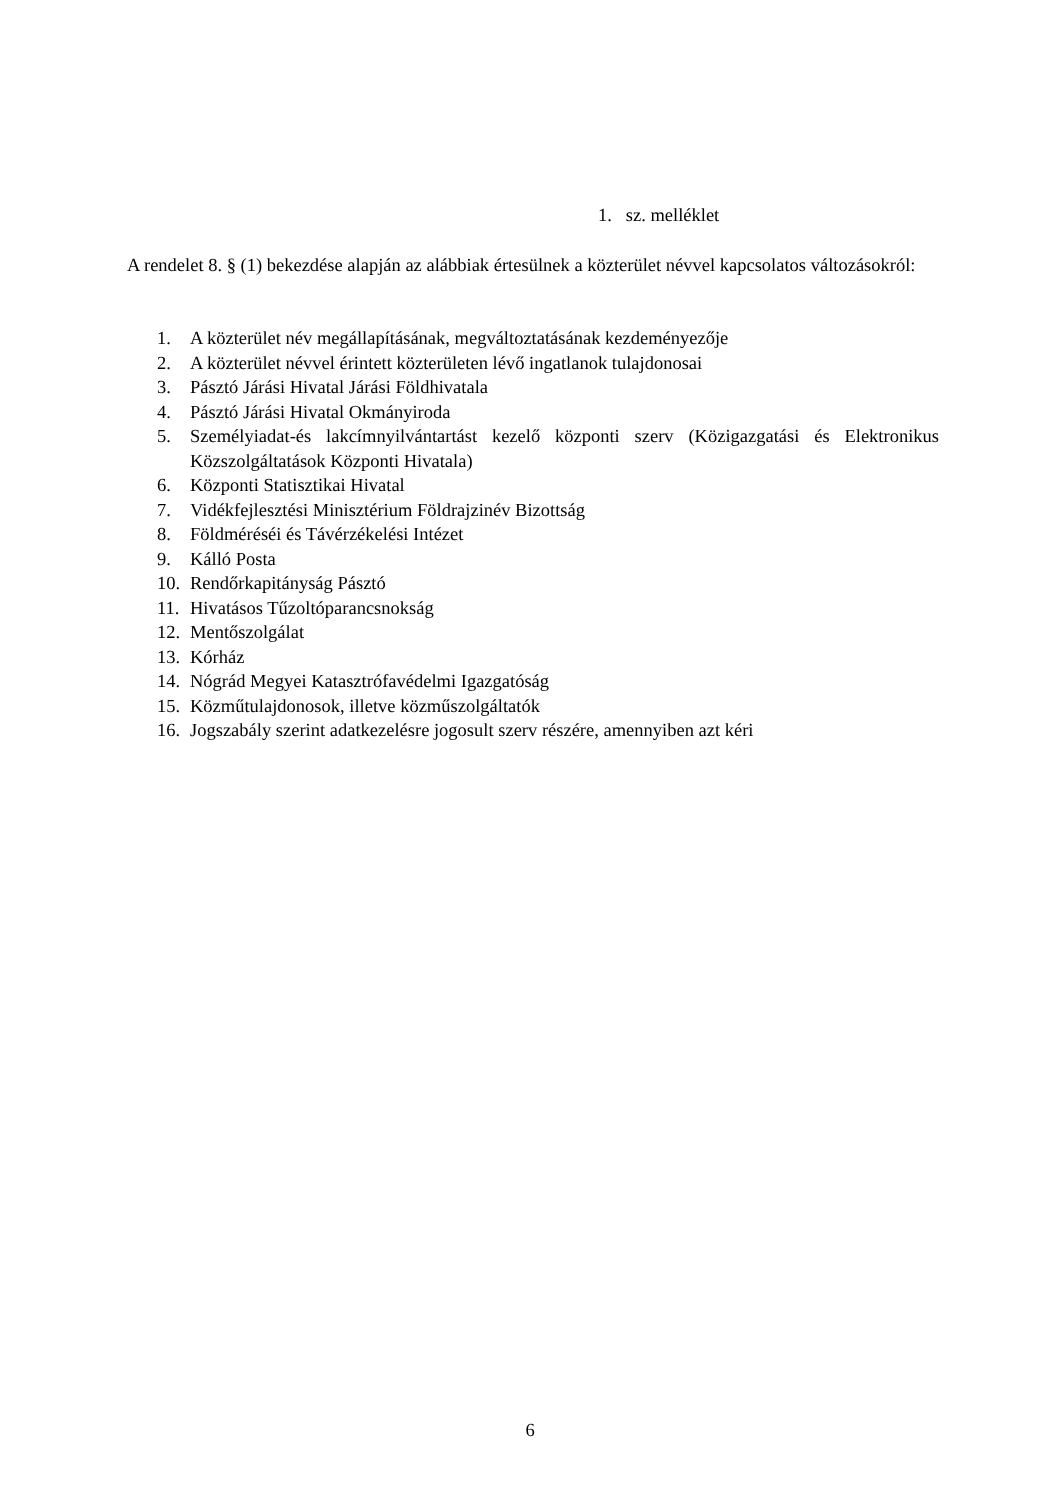1. sz. melléklet
A rendelet 8. § (1) bekezdése alapján az alábbiak értesülnek a közterület névvel kapcsolatos változásokról:
1. A közterület név megállapításának, megváltoztatásának kezdeményezője
2. A közterület névvel érintett közterületen lévő ingatlanok tulajdonosai
3. Pásztó Járási Hivatal Járási Földhivatala
4. Pásztó Járási Hivatal Okmányiroda
5. Személyiadat-és lakcímnyilvántartást kezelő központi szerv (Közigazgatási és Elektronikus Közszolgáltatások Központi Hivatala)
6. Központi Statisztikai Hivatal
7. Vidékfejlesztési Minisztérium Földrajzinév Bizottság
8. Földméréséi és Távérzékelési Intézet
9. Kálló Posta
10. Rendőrkapitányság Pásztó
11. Hivatásos Tűzoltóparancsnokság
12. Mentőszolgálat
13. Kórház
14. Nógrád Megyei Katasztrófavédelmi Igazgatóság
15. Közműtulajdonosok, illetve közműszolgáltatók
16. Jogszabály szerint adatkezelésre jogosult szerv részére, amennyiben azt kéri
6